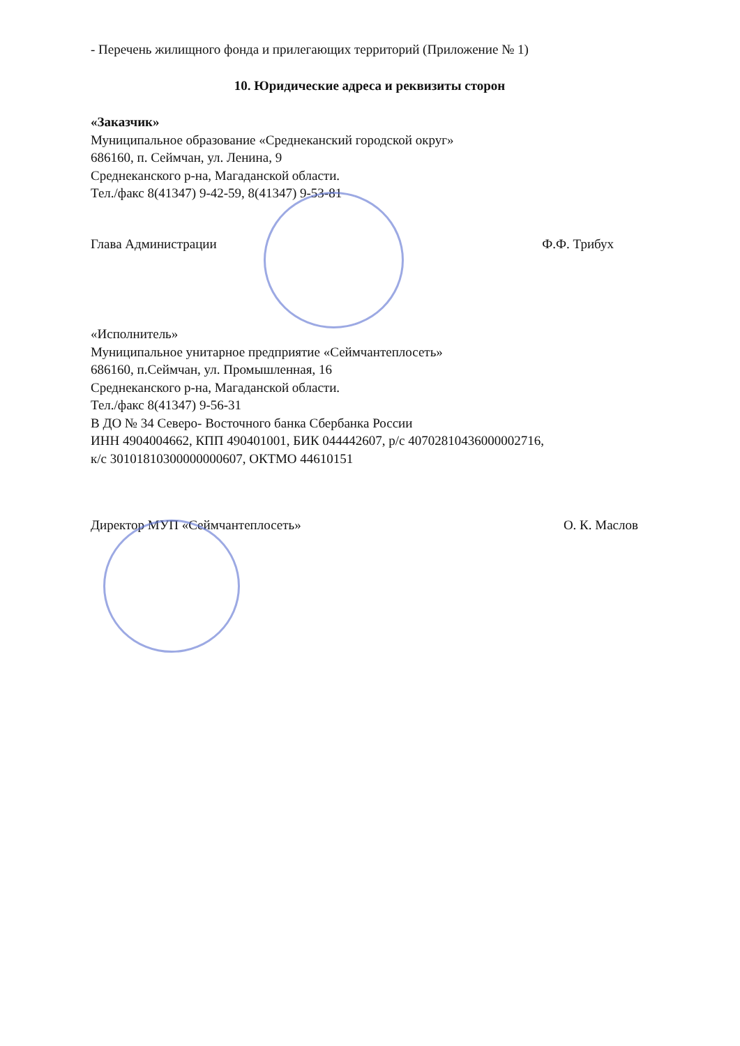- Перечень жилищного фонда и прилегающих территорий (Приложение № 1)
10. Юридические адреса и реквизиты сторон
«Заказчик»
Муниципальное образование «Среднеканский городской округ»
686160, п. Сеймчан, ул. Ленина, 9
Среднеканского р-на, Магаданской области.
Тел./факс 8(41347) 9-42-59, 8(41347) 9-53-81
Глава Администрации Ф.Ф. Трибух
«Исполнитель»
Муниципальное унитарное предприятие «Сеймчантеплосеть»
686160, п.Сеймчан, ул. Промышленная, 16
Среднеканского р-на, Магаданской области.
Тел./факс 8(41347) 9-56-31
В ДО № 34 Северо- Восточного банка Сбербанка России
ИНН 4904004662, КПП 490401001, БИК 044442607, р/с 40702810436000002716,
к/с 30101810300000000607, ОКТМО 44610151
Директор МУП «Сеймчантеплосеть» О. К. Маслов